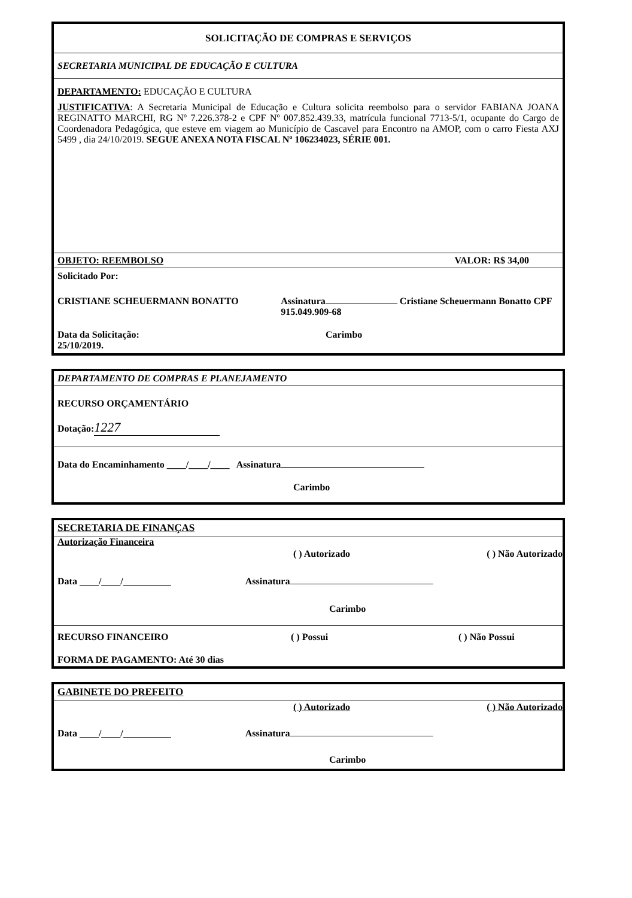SOLICITAÇÃO DE COMPRAS E SERVIÇOS
SECRETARIA MUNICIPAL DE EDUCAÇÃO E CULTURA
DEPARTAMENTO: EDUCAÇÃO E CULTURA
JUSTIFICATIVA: A Secretaria Municipal de Educação e Cultura solicita reembolso para o servidor FABIANA JOANA REGINATTO MARCHI, RG Nº 7.226.378-2 e CPF Nº 007.852.439.33, matrícula funcional 7713-5/1, ocupante do Cargo de Coordenadora Pedagógica, que esteve em viagem ao Município de Cascavel para Encontro na AMOP, com o carro Fiesta AXJ 5499 , dia 24/10/2019. SEGUE ANEXA NOTA FISCAL Nº 106234023, SÉRIE 001.
OBJETO: REEMBOLSO VALOR: R$ 34,00
Solicitado Por:
CRISTIANE SCHEUERMANN BONATTO Assinatura Cristiane Scheuermann Bonatto CPF 915.049.909-68
Data da Solicitação:
25/10/2019. Carimbo
DEPARTAMENTO DE COMPRAS E PLANEJAMENTO
RECURSO ORÇAMENTÁRIO
Dotação: 1227
Data do Encaminhamento ____/____/____ Assinatura
Carimbo
SECRETARIA DE FINANÇAS
Autorização Financeira
( ) Autorizado ( ) Não Autorizado
Data ____/____/__________ Assinatura
Carimbo
RECURSO FINANCEIRO ( ) Possui ( ) Não Possui
FORMA DE PAGAMENTO: Até 30 dias
GABINETE DO PREFEITO
( ) Autorizado ( ) Não Autorizado
Data ____/____/__________ Assinatura
Carimbo